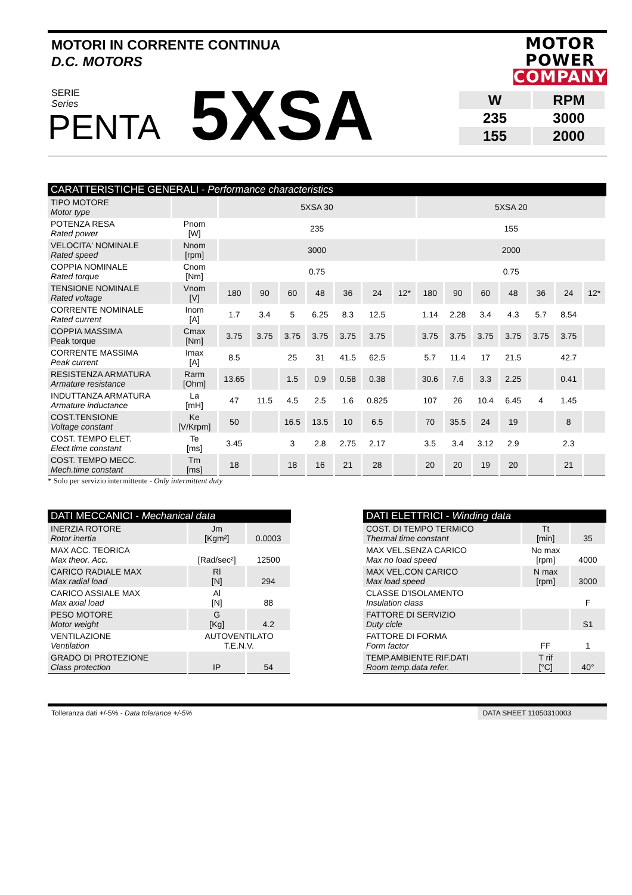MOTORI IN CORRENTE CONTINUA
D.C. MOTORS
MOTOR
POWER
COMPANY
SERIE
Series
PENTA
5XSA
| W | RPM |
| 235 | 3000 |
| 155 | 2000 |
| CARATTERISTICHE GENERALI - Performance characteristics | | | | | | | | | | | | | | | |
| --- | --- | --- | --- | --- | --- | --- | --- | --- | --- | --- | --- | --- | --- | --- | --- |
| TIPO MOTORE Motor type | | 5XSA 30 | | | | | | | 5XSA 20 | | | | | | |
| POTENZA RESA Rated power | Pnom [W] | 235 | | | | | | | 155 | | | | | | |
| VELOCITA' NOMINALE Rated speed | Nnom [rpm] | 3000 | | | | | | | 2000 | | | | | | |
| COPPIA NOMINALE Rated torque | Cnom [Nm] | 0.75 | | | | | | | 0.75 | | | | | | |
| TENSIONE NOMINALE Rated voltage | Vnom [V] | 180 | 90 | 60 | 48 | 36 | 24 | 12* | 180 | 90 | 60 | 48 | 36 | 24 | 12* |
| CORRENTE NOMINALE Rated current | Inom [A] | 1.7 | 3.4 | 5 | 6.25 | 8.3 | 12.5 | | 1.14 | 2.28 | 3.4 | 4.3 | 5.7 | 8.54 | |
| COPPIA MASSIMA Peak torque | Cmax [Nm] | 3.75 | 3.75 | 3.75 | 3.75 | 3.75 | 3.75 | | 3.75 | 3.75 | 3.75 | 3.75 | 3.75 | 3.75 | |
| CORRENTE MASSIMA Peak current | Imax [A] | 8.5 | | 25 | 31 | 41.5 | 62.5 | | 5.7 | 11.4 | 17 | 21.5 | | 42.7 | |
| RESISTENZA ARMATURA Armature resistance | Rarm [Ohm] | 13.65 | | 1.5 | 0.9 | 0.58 | 0.38 | | 30.6 | 7.6 | 3.3 | 2.25 | | 0.41 | |
| INDUTTANZA ARMATURA Armature inductance | La [mH] | 47 | 11.5 | 4.5 | 2.5 | 1.6 | 0.825 | | 107 | 26 | 10.4 | 6.45 | 4 | 1.45 | |
| COST.TENSIONE Voltage constant | Ke [V/Krpm] | 50 | | 16.5 | 13.5 | 10 | 6.5 | | 70 | 35.5 | 24 | 19 | | 8 | |
| COST. TEMPO ELET. Elect.time constant | Te [ms] | 3.45 | | 3 | 2.8 | 2.75 | 2.17 | | 3.5 | 3.4 | 3.12 | 2.9 | | 2.3 | |
| COST. TEMPO MECC. Mech.time constant | Tm [ms] | 18 | | 18 | 16 | 21 | 28 | | 20 | 20 | 19 | 20 | | 21 | |
* Solo per servizio intermittente - Only intermittent duty
| DATI MECCANICI - Mechanical data | | |
| --- | --- | --- |
| INERZIA ROTORE Rotor inertia | Jm [Kgm²] | 0.0003 |
| MAX ACC. TEORICA Max theor. Acc. | [Rad/sec²] | 12500 |
| CARICO RADIALE MAX Max radial load | Rl [N] | 294 |
| CARICO ASSIALE MAX Max axial load | Al [N] | 88 |
| PESO MOTORE Motor weight | G [Kg] | 4.2 |
| VENTILAZIONE Ventilation | AUTOVENTILATO T.E.N.V. | |
| GRADO DI PROTEZIONE Class protection | IP | 54 |
| DATI ELETTRICI - Winding data | | |
| --- | --- | --- |
| COST. DI TEMPO TERMICO Thermal time constant | Tt [min] | 35 |
| MAX VEL.SENZA CARICO Max no load speed | No max [rpm] | 4000 |
| MAX VEL.CON CARICO Max load speed | N max [rpm] | 3000 |
| CLASSE D'ISOLAMENTO Insulation class | | F |
| FATTORE DI SERVIZIO Duty cicle | | S1 |
| FATTORE DI FORMA Form factor | FF | 1 |
| TEMP.AMBIENTE RIF.DATI Room temp.data refer. | T rif [°C] | 40° |
Tolleranza dati +/-5% - Data tolerance +/-5%
DATA SHEET 11050310003